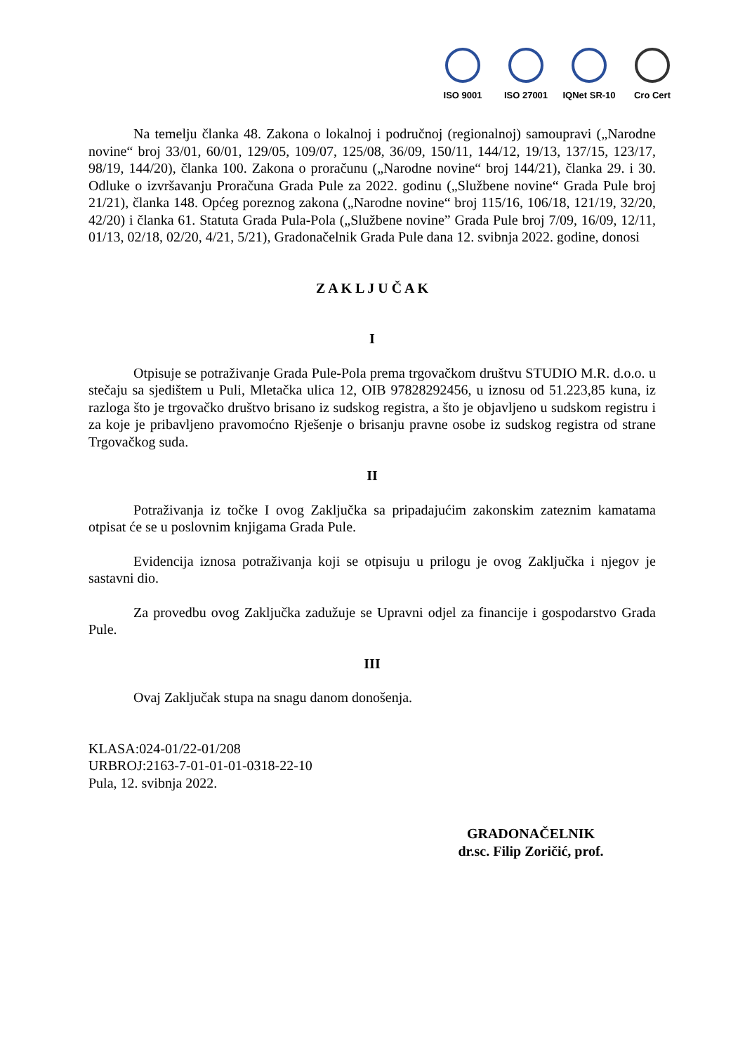ISO 9001 ISO 27001 IQNet SR-10
Cro Cert
Na temelju članka 48. Zakona o lokalnoj i područnoj (regionalnoj) samoupravi („Narodne novine“ broj 33/01, 60/01, 129/05, 109/07, 125/08, 36/09, 150/11, 144/12, 19/13, 137/15, 123/17, 98/19, 144/20), članka 100. Zakona o proračunu („Narodne novine“ broj 144/21), članka 29. i 30. Odluke o izvršavanju Proračuna Grada Pule za 2022. godinu („Službene novine“ Grada Pule broj 21/21), članka 148. Općeg poreznog zakona („Narodne novine“ broj 115/16, 106/18, 121/19, 32/20, 42/20) i članka 61. Statuta Grada Pula-Pola („Službene novine” Grada Pule broj 7/09, 16/09, 12/11, 01/13, 02/18, 02/20, 4/21, 5/21), Gradonačelnik Grada Pule dana 12. svibnja 2022. godine, donosi
Z A K L J U Č A K
I
Otpisuje se potraživanje Grada Pule-Pola prema trgovačkom društvu STUDIO M.R. d.o.o. u stečaju sa sjedištem u Puli, Mletačka ulica 12, OIB 97828292456, u iznosu od 51.223,85 kuna, iz razloga što je trgovačko društvo brisano iz sudskog registra, a što je objavljeno u sudskom registru i za koje je pribavljeno pravomoćno Rješenje o brisanju pravne osobe iz sudskog registra od strane Trgovačkog suda.
II
Potraživanja iz točke I ovog Zaključka sa pripadajućim zakonskim zateznim kamatama otpisat će se u poslovnim knjigama Grada Pule.
Evidencija iznosa potraživanja koji se otpisuju u prilogu je ovog Zaključka i njegov je sastavni dio.
Za provedbu ovog Zaključka zadužuje se Upravni odjel za financije i gospodarstvo Grada Pule.
III
Ovaj Zaključak stupa na snagu danom donošenja.
KLASA:024-01/22-01/208
URBROJ:2163-7-01-01-01-0318-22-10
Pula, 12. svibnja 2022.
GRADONAČELNIK
dr.sc. Filip Zoričić, prof.